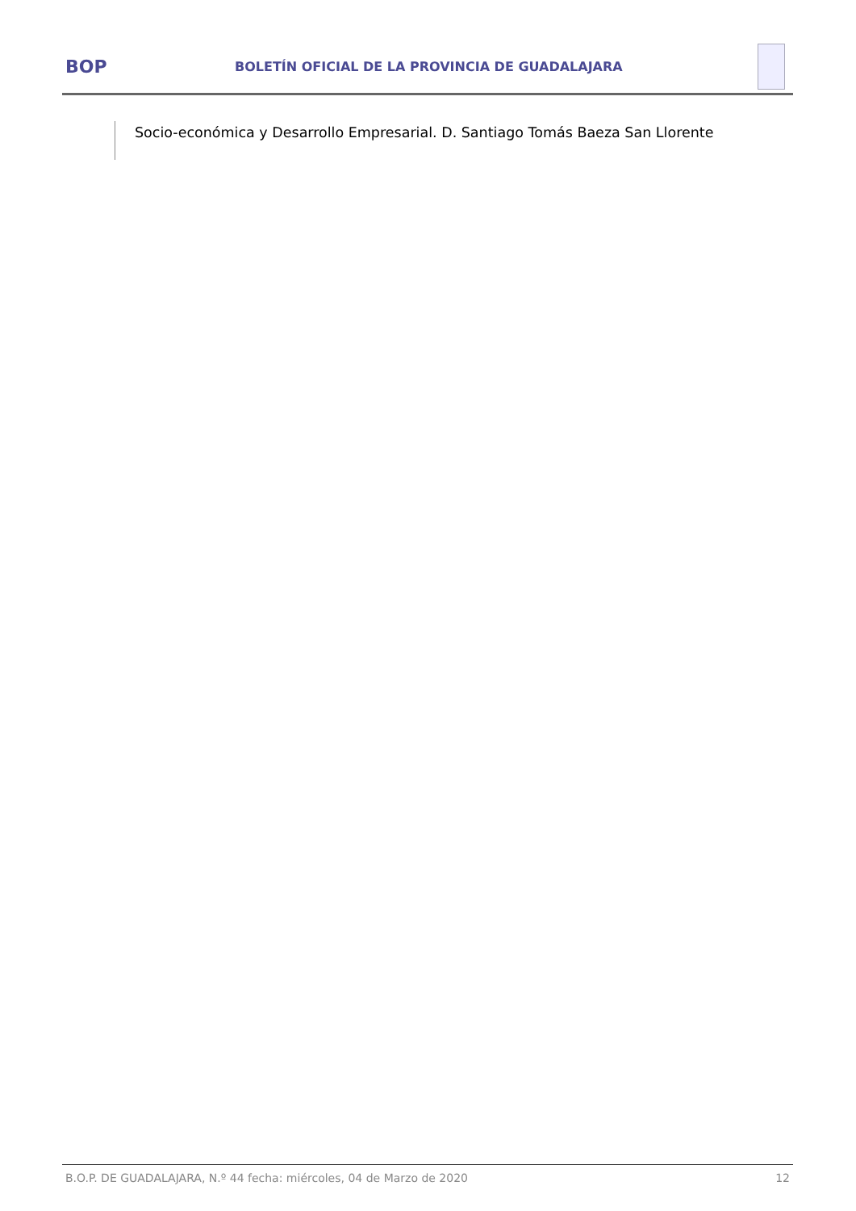BOP
BOLETÍN OFICIAL DE LA PROVINCIA DE GUADALAJARA
Socio-económica y Desarrollo Empresarial. D. Santiago Tomás Baeza San Llorente
B.O.P. DE GUADALAJARA, N.º 44 fecha: miércoles, 04 de Marzo de 2020 12